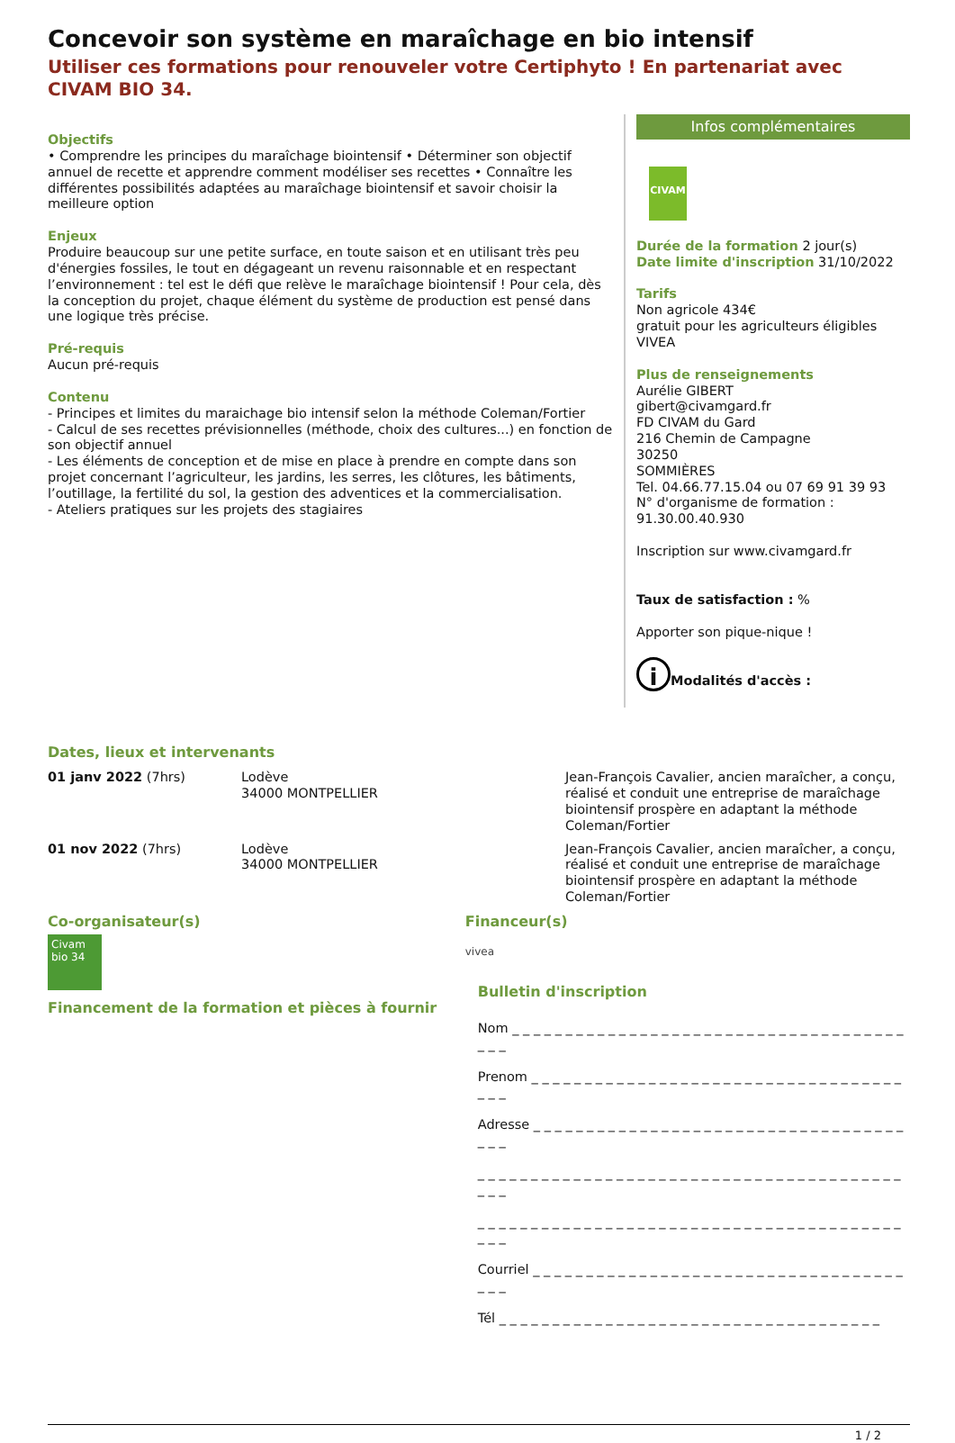Concevoir son système en maraîchage en bio intensif
Utiliser ces formations pour renouveler votre Certiphyto ! En partenariat avec CIVAM BIO 34.
Objectifs
• Comprendre les principes du maraîchage biointensif • Déterminer son objectif annuel de recette et apprendre comment modéliser ses recettes • Connaître les différentes possibilités adaptées au maraîchage biointensif et savoir choisir la meilleure option
Enjeux
Produire beaucoup sur une petite surface, en toute saison et en utilisant très peu d'énergies fossiles, le tout en dégageant un revenu raisonnable et en respectant l’environnement : tel est le défi que relève le maraîchage biointensif ! Pour cela, dès la conception du projet, chaque élément du système de production est pensé dans une logique très précise.
Pré-requis
Aucun pré-requis
Contenu
- Principes et limites du maraichage bio intensif selon la méthode Coleman/Fortier
- Calcul de ses recettes prévisionnelles (méthode, choix des cultures...) en fonction de son objectif annuel
- Les éléments de conception et de mise en place à prendre en compte dans son projet concernant l’agriculteur, les jardins, les serres, les clôtures, les bâtiments, l’outillage, la fertilité du sol, la gestion des adventices et la commercialisation.
- Ateliers pratiques sur les projets des stagiaires
Infos complémentaires
CIVAM
Durée de la formation 2 jour(s)
Date limite d'inscription 31/10/2022
Tarifs
Non agricole 434€
gratuit pour les agriculteurs éligibles VIVEA
Plus de renseignements
Aurélie GIBERT
gibert@civamgard.fr
FD CIVAM du Gard
216 Chemin de Campagne
30250
SOMMIÈRES
Tel. 04.66.77.15.04 ou 07 69 91 39 93
N° d'organisme de formation :
91.30.00.40.930
Inscription sur www.civamgard.fr
Taux de satisfaction : %
Apporter son pique-nique !
i Modalités d'accès :
Dates, lieux et intervenants
| 01 janv 2022 (7hrs) | Lodève 34000 MONTPELLIER | Jean-François Cavalier, ancien maraîcher, a conçu, réalisé et conduit une entreprise de maraîchage biointensif prospère en adaptant la méthode Coleman/Fortier |
| 01 nov 2022 (7hrs) | Lodève 34000 MONTPELLIER | Jean-François Cavalier, ancien maraîcher, a conçu, réalisé et conduit une entreprise de maraîchage biointensif prospère en adaptant la méthode Coleman/Fortier |
Co-organisateur(s)
Civam bio 34
Financement de la formation et pièces à fournir
Financeur(s)
vivea
Bulletin d'inscription
Nom _ _ _ _ _ _ _ _ _ _ _ _ _ _ _ _ _ _ _ _ _ _ _ _ _ _ _ _ _ _ _ _ _ _ _ _ _ _ _ _
Prenom _ _ _ _ _ _ _ _ _ _ _ _ _ _ _ _ _ _ _ _ _ _ _ _ _ _ _ _ _ _ _ _ _ _ _ _ _ _
Adresse _ _ _ _ _ _ _ _ _ _ _ _ _ _ _ _ _ _ _ _ _ _ _ _ _ _ _ _ _ _ _ _ _ _ _ _ _ _
_ _ _ _ _ _ _ _ _ _ _ _ _ _ _ _ _ _ _ _ _ _ _ _ _ _ _ _ _ _ _ _ _ _ _ _ _ _ _ _ _ _ _
_ _ _ _ _ _ _ _ _ _ _ _ _ _ _ _ _ _ _ _ _ _ _ _ _ _ _ _ _ _ _ _ _ _ _ _ _ _ _ _ _ _ _
Courriel _ _ _ _ _ _ _ _ _ _ _ _ _ _ _ _ _ _ _ _ _ _ _ _ _ _ _ _ _ _ _ _ _ _ _ _ _ _
Tél _ _ _ _ _ _ _ _ _ _ _ _ _ _ _ _ _ _ _ _ _ _ _ _ _ _ _ _ _ _ _ _ _ _ _ _
1 / 2